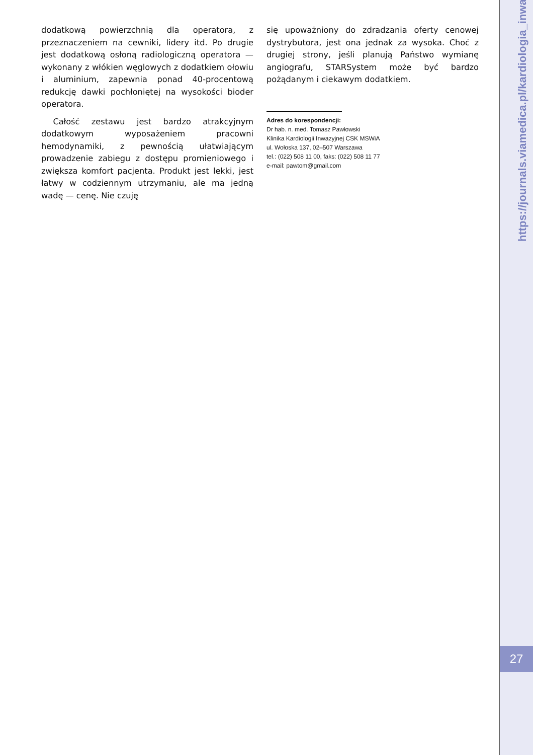dodatkową powierzchnią dla operatora, z przeznaczeniem na cewniki, lidery itd. Po drugie jest dodatkową osłoną radiologiczną operatora — wykonany z włókien węglowych z dodatkiem ołowiu i aluminium, zapewnia ponad 40-procentową redukcję dawki pochłoniętej na wysokości bioder operatora.
Całość zestawu jest bardzo atrakcyjnym dodatkowym wyposażeniem pracowni hemodynamiki, z pewnością ułatwiającym prowadzenie zabiegu z dostępu promieniowego i zwiększa komfort pacjenta. Produkt jest lekki, jest łatwy w codziennym utrzymaniu, ale ma jedną wadę — cenę. Nie czuję
się upoważniony do zdradzania oferty cenowej dystrybutora, jest ona jednak za wysoka. Choć z drugiej strony, jeśli planują Państwo wymianę angiografu, STARSystem może być bardzo pożądanym i ciekawym dodatkiem.
Adres do korespondencji:
Dr hab. n. med. Tomasz Pawłowski
Klinika Kardiologii Inwazyjnej CSK MSWiA
ul. Wołoska 137, 02–507 Warszawa
tel.: (022) 508 11 00, faks: (022) 508 11 77
e-mail: pawtom@gmail.com
https://journals.viamedica.pl/kardiologia_inwazyjna
27